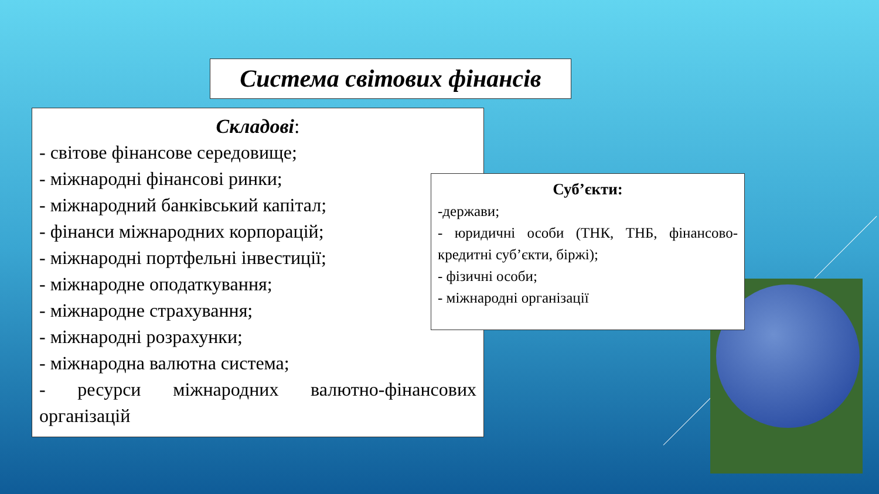Система світових фінансів
Складові:
- світове фінансове середовище;
- міжнародні фінансові ринки;
- міжнародний банківський капітал;
- фінанси міжнародних корпорацій;
- міжнародні портфельні інвестиції;
- міжнародне оподаткування;
- міжнародне страхування;
- міжнародні розрахунки;
- міжнародна валютна система;
- ресурси міжнародних валютно-фінансових організацій
Суб’єкти:
-держави;
- юридичні особи (ТНК, ТНБ, фінансово-кредитні суб’єкти, біржі);
- фізичні особи;
- міжнародні організації